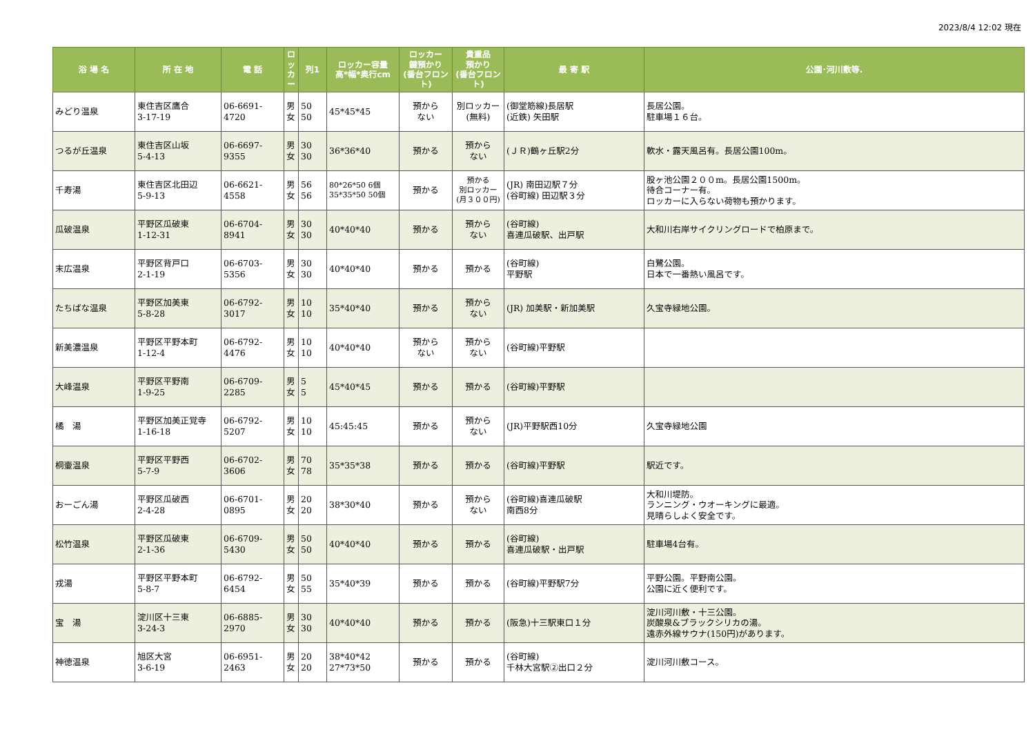2023/8/4 12:02 現在
| 浴 場 名 | 所 在 地 | 電 話 | ロッカー | 列1 | ロッカー容量 高*幅*奥行cm | ロッカー 鍵預かり (番台フロント) | 貴重品 預かり (番台フロント) | 最 寄 駅 | 公園･河川敷等. |
| --- | --- | --- | --- | --- | --- | --- | --- | --- | --- |
| みどり温泉 | 東住吉区鷹合 3-17-19 | 06-6691-4720 | 男 女 | 50 50 | 45*45*45 | 預から ない | 別ロッカー (無料) | (御堂筋線)長居駅 (近鉄) 矢田駅 | 長居公園。 駐車場１６台。 |
| つるが丘温泉 | 東住吉区山坂 5-4-13 | 06-6697-9355 | 男 女 | 30 30 | 36*36*40 | 預かる | 預から ない | (ＪＲ)鶴ヶ丘駅2分 | 軟水・露天風呂有。長居公園100m。 |
| 千寿湯 | 東住吉区北田辺 5-9-13 | 06-6621-4558 | 男 女 | 56 56 | 80*26*50 6個 35*35*50 50個 | 預かる | 預かる 別ロッカー (月３００円) | (JR) 南田辺駅７分 (谷町線) 田辺駅３分 | 股ヶ池公園２００m。長居公園1500m。 待合コーナー有。 ロッカーに入らない荷物も預かります。 |
| 瓜破温泉 | 平野区瓜破東 1-12-31 | 06-6704-8941 | 男 女 | 30 30 | 40*40*40 | 預かる | 預から ない | (谷町線) 喜連瓜破駅、出戸駅 | 大和川右岸サイクリングロードで柏原まで。 |
| 末広温泉 | 平野区背戸口 2-1-19 | 06-6703-5356 | 男 女 | 30 30 | 40*40*40 | 預かる | 預かる | (谷町線) 平野駅 | 白鷺公園。 日本で一番熱い風呂です。 |
| たちばな温泉 | 平野区加美東 5-8-28 | 06-6792-3017 | 男 女 | 10 10 | 35*40*40 | 預かる | 預から ない | (JR) 加美駅・新加美駅 | 久宝寺緑地公園。 |
| 新美濃温泉 | 平野区平野本町 1-12-4 | 06-6792-4476 | 男 女 | 10 10 | 40*40*40 | 預から ない | 預から ない | (谷町線)平野駅 | |
| 大峰温泉 | 平野区平野南 1-9-25 | 06-6709-2285 | 男 女 | 5 5 | 45*40*45 | 預かる | 預かる | (谷町線)平野駅 | |
| 橘 湯 | 平野区加美正覚寺 1-16-18 | 06-6792-5207 | 男 女 | 10 10 | 45:45:45 | 預かる | 預から ない | (JR)平野駅西10分 | 久宝寺緑地公園 |
| 桐壷温泉 | 平野区平野西 5-7-9 | 06-6702-3606 | 男 女 | 70 78 | 35*35*38 | 預かる | 預かる | (谷町線)平野駅 | 駅近です。 |
| おーごん湯 | 平野区瓜破西 2-4-28 | 06-6701-0895 | 男 女 | 20 20 | 38*30*40 | 預かる | 預から ない | (谷町線)喜連瓜破駅 南西8分 | 大和川堤防。 ランニング・ウオーキングに最適。 見晴らしよく安全です。 |
| 松竹温泉 | 平野区瓜破東 2-1-36 | 06-6709-5430 | 男 女 | 50 50 | 40*40*40 | 預かる | 預かる | (谷町線) 喜連瓜破駅・出戸駅 | 駐車場4台有。 |
| 戎湯 | 平野区平野本町 5-8-7 | 06-6792-6454 | 男 女 | 50 55 | 35*40*39 | 預かる | 預かる | (谷町線)平野駅7分 | 平野公園。平野南公園。 公園に近く便利です。 |
| 宝 湯 | 淀川区十三東 3-24-3 | 06-6885-2970 | 男 女 | 30 30 | 40*40*40 | 預かる | 預かる | (阪急)十三駅東口１分 | 淀川河川敷・十三公園。 炭酸泉&ブラックシリカの湯。 遠赤外線サウナ(150円)があります。 |
| 神徳温泉 | 旭区大宮 3-6-19 | 06-6951-2463 | 男 女 | 20 20 | 38*40*42 27*73*50 | 預かる | 預かる | (谷町線) 千林大宮駅②出口２分 | 淀川河川敷コース。 |